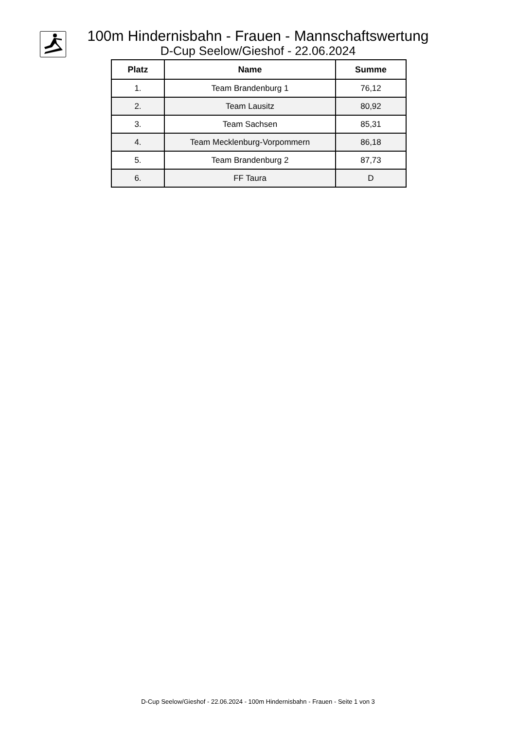100m Hindernisbahn - Frauen - Mannschaftswertung
D-Cup Seelow/Gieshof - 22.06.2024
| Platz | Name | Summe |
| --- | --- | --- |
| 1. | Team Brandenburg 1 | 76,12 |
| 2. | Team Lausitz | 80,92 |
| 3. | Team Sachsen | 85,31 |
| 4. | Team Mecklenburg-Vorpommern | 86,18 |
| 5. | Team Brandenburg 2 | 87,73 |
| 6. | FF Taura | D |
D-Cup Seelow/Gieshof - 22.06.2024 - 100m Hindernisbahn - Frauen - Seite 1 von 3